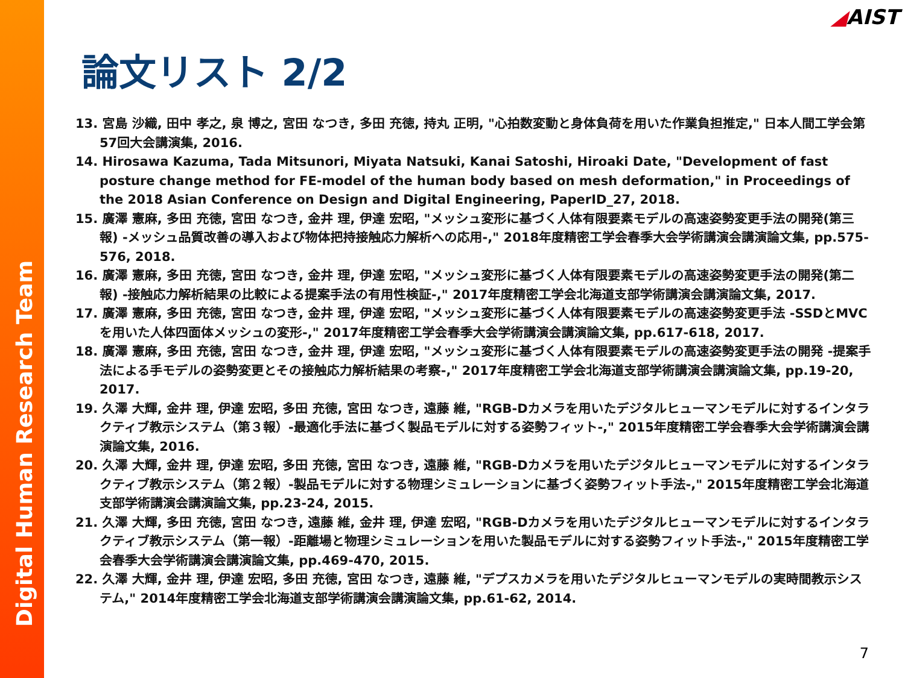Digital Human Research Team
◢AIST
論文リスト 2/2
13. 宮島 沙織, 田中 孝之, 泉 博之, 宮田 なつき, 多田 充徳, 持丸 正明, "心拍数変動と身体負荷を用いた作業負担推定," 日本人間工学会第57回大会講演集, 2016.
14. Hirosawa Kazuma, Tada Mitsunori, Miyata Natsuki, Kanai Satoshi, Hiroaki Date, "Development of fast posture change method for FE-model of the human body based on mesh deformation," in Proceedings of the 2018 Asian Conference on Design and Digital Engineering, PaperID_27, 2018.
15. 廣澤 憲麻, 多田 充徳, 宮田 なつき, 金井 理, 伊達 宏昭, "メッシュ変形に基づく人体有限要素モデルの高速姿勢変更手法の開発(第三報) -メッシュ品質改善の導入および物体把持接触応力解析への応用-," 2018年度精密工学会春季大会学術講演会講演論文集, pp.575-576, 2018.
16. 廣澤 憲麻, 多田 充徳, 宮田 なつき, 金井 理, 伊達 宏昭, "メッシュ変形に基づく人体有限要素モデルの高速姿勢変更手法の開発(第二報) -接触応力解析結果の比較による提案手法の有用性検証-," 2017年度精密工学会北海道支部学術講演会講演論文集, 2017.
17. 廣澤 憲麻, 多田 充徳, 宮田 なつき, 金井 理, 伊達 宏昭, "メッシュ変形に基づく人体有限要素モデルの高速姿勢変更手法 -SSDとMVCを用いた人体四面体メッシュの変形-," 2017年度精密工学会春季大会学術講演会講演論文集, pp.617-618, 2017.
18. 廣澤 憲麻, 多田 充徳, 宮田 なつき, 金井 理, 伊達 宏昭, "メッシュ変形に基づく人体有限要素モデルの高速姿勢変更手法の開発 -提案手法による手モデルの姿勢変更とその接触応力解析結果の考察-," 2017年度精密工学会北海道支部学術講演会講演論文集, pp.19-20, 2017.
19. 久澤 大輝, 金井 理, 伊達 宏昭, 多田 充徳, 宮田 なつき, 遠藤 維, "RGB-Dカメラを用いたデジタルヒューマンモデルに対するインタラクティブ教示システム（第３報）-最適化手法に基づく製品モデルに対する姿勢フィット-," 2015年度精密工学会春季大会学術講演会講演論文集, 2016.
20. 久澤 大輝, 金井 理, 伊達 宏昭, 多田 充徳, 宮田 なつき, 遠藤 維, "RGB-Dカメラを用いたデジタルヒューマンモデルに対するインタラクティブ教示システム（第２報）-製品モデルに対する物理シミュレーションに基づく姿勢フィット手法-," 2015年度精密工学会北海道支部学術講演会講演論文集, pp.23-24, 2015.
21. 久澤 大輝, 多田 充徳, 宮田 なつき, 遠藤 維, 金井 理, 伊達 宏昭, "RGB-Dカメラを用いたデジタルヒューマンモデルに対するインタラクティブ教示システム（第一報）-距離場と物理シミュレーションを用いた製品モデルに対する姿勢フィット手法-," 2015年度精密工学会春季大会学術講演会講演論文集, pp.469-470, 2015.
22. 久澤 大輝, 金井 理, 伊達 宏昭, 多田 充徳, 宮田 なつき, 遠藤 維, "デプスカメラを用いたデジタルヒューマンモデルの実時間教示システム," 2014年度精密工学会北海道支部学術講演会講演論文集, pp.61-62, 2014.
7